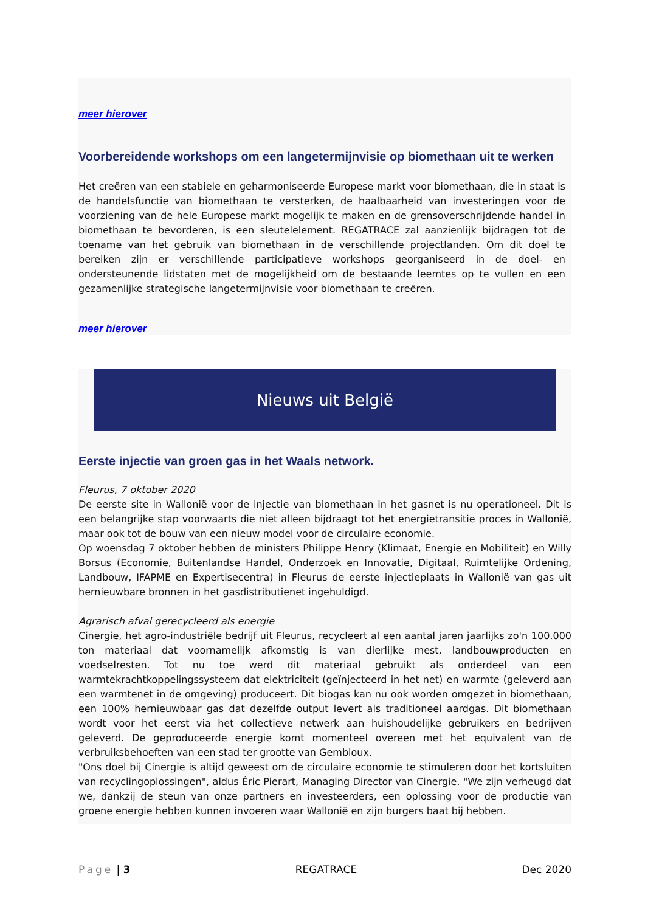meer hierover
Voorbereidende workshops om een langetermijnvisie op biomethaan uit te werken
Het creëren van een stabiele en geharmoniseerde Europese markt voor biomethaan, die in staat is de handelsfunctie van biomethaan te versterken, de haalbaarheid van investeringen voor de voorziening van de hele Europese markt mogelijk te maken en de grensoverschrijdende handel in biomethaan te bevorderen, is een sleutelelement. REGATRACE zal aanzienlijk bijdragen tot de toename van het gebruik van biomethaan in de verschillende projectlanden. Om dit doel te bereiken zijn er verschillende participatieve workshops georganiseerd in de doel- en ondersteunende lidstaten met de mogelijkheid om de bestaande leemtes op te vullen en een gezamenlijke strategische langetermijnvisie voor biomethaan te creëren.
meer hierover
Nieuws uit België
Eerste injectie van groen gas in het Waals network.
Fleurus, 7 oktober 2020
De eerste site in Wallonië voor de injectie van biomethaan in het gasnet is nu operationeel. Dit is een belangrijke stap voorwaarts die niet alleen bijdraagt tot het energietransitie proces in Wallonië, maar ook tot de bouw van een nieuw model voor de circulaire economie.
Op woensdag 7 oktober hebben de ministers Philippe Henry (Klimaat, Energie en Mobiliteit) en Willy Borsus (Economie, Buitenlandse Handel, Onderzoek en Innovatie, Digitaal, Ruimtelijke Ordening, Landbouw, IFAPME en Expertisecentra) in Fleurus de eerste injectieplaats in Wallonië van gas uit hernieuwbare bronnen in het gasdistributienet ingehuldigd.
Agrarisch afval gerecycleerd als energie
Cinergie, het agro-industriële bedrijf uit Fleurus, recycleert al een aantal jaren jaarlijks zo'n 100.000 ton materiaal dat voornamelijk afkomstig is van dierlijke mest, landbouwproducten en voedselresten. Tot nu toe werd dit materiaal gebruikt als onderdeel van een warmtekrachtkoppelingssysteem dat elektriciteit (geïnjecteerd in het net) en warmte (geleverd aan een warmtenet in de omgeving) produceert. Dit biogas kan nu ook worden omgezet in biomethaan, een 100% hernieuwbaar gas dat dezelfde output levert als traditioneel aardgas. Dit biomethaan wordt voor het eerst via het collectieve netwerk aan huishoudelijke gebruikers en bedrijven geleverd. De geproduceerde energie komt momenteel overeen met het equivalent van de verbruiksbehoeften van een stad ter grootte van Gembloux.
"Ons doel bij Cinergie is altijd geweest om de circulaire economie te stimuleren door het kortsluiten van recyclingoplossingen", aldus Éric Pierart, Managing Director van Cinergie. "We zijn verheugd dat we, dankzij de steun van onze partners en investeerders, een oplossing voor de productie van groene energie hebben kunnen invoeren waar Wallonië en zijn burgers baat bij hebben.
Page | 3 REGATRACE Dec 2020